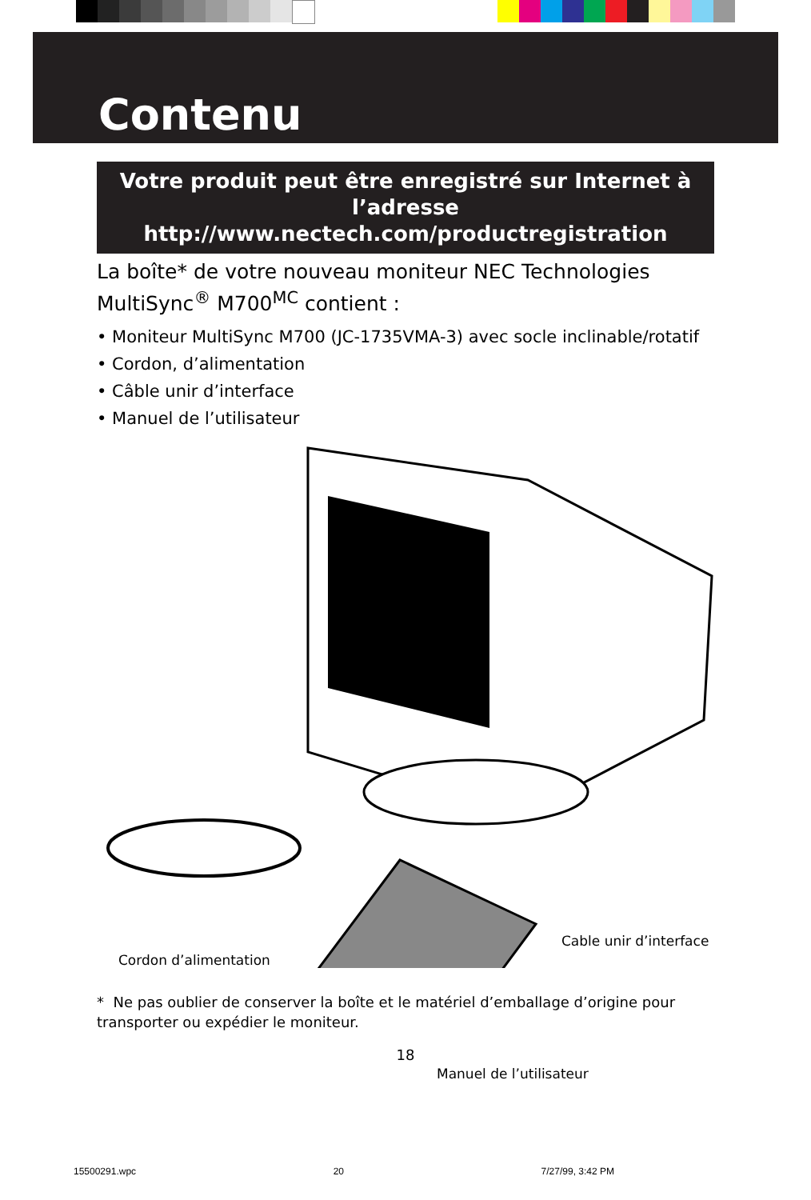Contenu
Votre produit peut être enregistré sur Internet à l’adresse
http://www.nectech.com/productregistration
La boîte* de votre nouveau moniteur NEC Technologies MultiSync<sup>®</sup> M700<sup>MC</sup> contient :
• Moniteur MultiSync M700 (JC-1735VMA-3) avec socle inclinable/rotatif
• Cordon, d’alimentation
• Câble unir d’interface
• Manuel de l’utilisateur
Cordon d’alimentation
Cable unir d’interface
Manuel de l’utilisateur
* Ne pas oublier de conserver la boîte et le matériel d’emballage d’origine pour transporter ou expédier le moniteur.
18
15500291.wpc 20 7/27/99, 3:42 PM